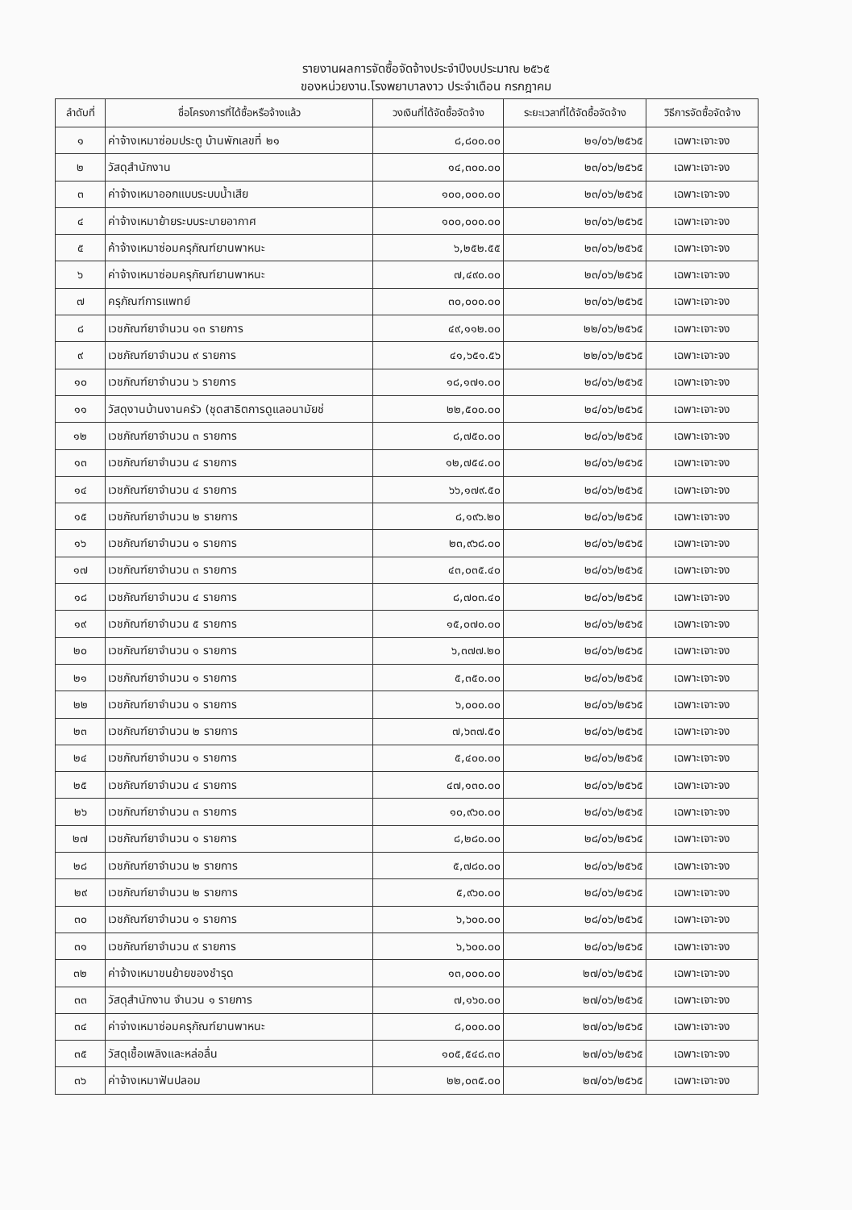รายงานผลการจัดซื้อจัดจ้างประจำปีงบประมาณ ๒๕๖๕
ของหน่วยงาน.โรงพยาบาลงาว ประจำเดือน กรกฎาคม
| ลำดับที่ | ชื่อโครงการที่ได้ซื้อหรือจ้างแล้ว | วงเงินที่ได้จัดซื้อจัดจ้าง | ระยะเวลาที่ได้จัดซื้อจัดจ้าง | วิธีการจัดซื้อจัดจ้าง |
| --- | --- | --- | --- | --- |
| ๑ | ค่าจ้างเหมาซ่อมประตู บ้านพักเลขที่ ๒๑ | ๘,๘๐๐.๐๐ | ๒๑/๐๖/๒๕๖๕ | เฉพาะเจาะจง |
| ๒ | วัสดุสำนักงาน | ๑๔,๓๐๐.๐๐ | ๒๓/๐๖/๒๕๖๕ | เฉพาะเจาะจง |
| ๓ | ค่าจ้างเหมาออกแบบระบบน้ำเสีย | ๑๐๐,๐๐๐.๐๐ | ๒๓/๐๖/๒๕๖๕ | เฉพาะเจาะจง |
| ๔ | ค่าจ้างเหมาย้ายระบบระบายอากาศ | ๑๐๐,๐๐๐.๐๐ | ๒๓/๐๖/๒๕๖๕ | เฉพาะเจาะจง |
| ๕ | ค้าจ้างเหมาซ่อมครุภัณฑ์ยานพาหนะ | ๖,๒๕๒.๕๕ | ๒๓/๐๖/๒๕๖๕ | เฉพาะเจาะจง |
| ๖ | ค่าจ้างเหมาซ่อมครุภัณฑ์ยานพาหนะ | ๗,๔๙๐.๐๐ | ๒๓/๐๖/๒๕๖๕ | เฉพาะเจาะจง |
| ๗ | ครุภัณฑ์การแพทย์ | ๓๐,๐๐๐.๐๐ | ๒๓/๐๖/๒๕๖๕ | เฉพาะเจาะจง |
| ๘ | เวชภัณฑ์ยาจำนวน ๑๓ รายการ | ๔๙,๑๑๒.๐๐ | ๒๒/๐๖/๒๕๖๕ | เฉพาะเจาะจง |
| ๙ | เวชภัณฑ์ยาจำนวน ๙ รายการ | ๔๑,๖๕๑.๕๖ | ๒๒/๐๖/๒๕๖๕ | เฉพาะเจาะจง |
| ๑๐ | เวชภัณฑ์ยาจำนวน ๖ รายการ | ๑๘,๑๗๑.๐๐ | ๒๘/๐๖/๒๕๖๕ | เฉพาะเจาะจง |
| ๑๑ | วัสดุงานบ้านงานครัว (ชุดสาธิตการดูแลอนามัยช่ | ๒๒,๕๐๐.๐๐ | ๒๔/๐๖/๒๕๖๕ | เฉพาะเจาะจง |
| ๑๒ | เวชภัณฑ์ยาจำนวน ๓ รายการ | ๘,๗๕๐.๐๐ | ๒๘/๐๖/๒๕๖๕ | เฉพาะเจาะจง |
| ๑๓ | เวชภัณฑ์ยาจำนวน ๔ รายการ | ๑๒,๗๕๔.๐๐ | ๒๘/๐๖/๒๕๖๕ | เฉพาะเจาะจง |
| ๑๔ | เวชภัณฑ์ยาจำนวน ๔ รายการ | ๖๖,๑๗๙.๕๐ | ๒๘/๐๖/๒๕๖๕ | เฉพาะเจาะจง |
| ๑๕ | เวชภัณฑ์ยาจำนวน ๒ รายการ | ๘,๑๙๖.๒๐ | ๒๘/๐๖/๒๕๖๕ | เฉพาะเจาะจง |
| ๑๖ | เวชภัณฑ์ยาจำนวน ๑ รายการ | ๒๓,๙๖๘.๐๐ | ๒๘/๐๖/๒๕๖๕ | เฉพาะเจาะจง |
| ๑๗ | เวชภัณฑ์ยาจำนวน ๓ รายการ | ๔๓,๐๓๕.๔๐ | ๒๘/๐๖/๒๕๖๕ | เฉพาะเจาะจง |
| ๑๘ | เวชภัณฑ์ยาจำนวน ๔ รายการ | ๘,๗๐๓.๔๐ | ๒๘/๐๖/๒๕๖๕ | เฉพาะเจาะจง |
| ๑๙ | เวชภัณฑ์ยาจำนวน ๕ รายการ | ๑๕,๐๗๐.๐๐ | ๒๘/๐๖/๒๕๖๕ | เฉพาะเจาะจง |
| ๒๐ | เวชภัณฑ์ยาจำนวน ๑ รายการ | ๖,๓๗๗.๒๐ | ๒๘/๐๖/๒๕๖๕ | เฉพาะเจาะจง |
| ๒๑ | เวชภัณฑ์ยาจำนวน ๑ รายการ | ๕,๓๕๐.๐๐ | ๒๘/๐๖/๒๕๖๕ | เฉพาะเจาะจง |
| ๒๒ | เวชภัณฑ์ยาจำนวน ๑ รายการ | ๖,๐๐๐.๐๐ | ๒๘/๐๖/๒๕๖๕ | เฉพาะเจาะจง |
| ๒๓ | เวชภัณฑ์ยาจำนวน ๒ รายการ | ๗,๖๓๗.๕๐ | ๒๘/๐๖/๒๕๖๕ | เฉพาะเจาะจง |
| ๒๔ | เวชภัณฑ์ยาจำนวน ๑ รายการ | ๕,๔๐๐.๐๐ | ๒๘/๐๖/๒๕๖๕ | เฉพาะเจาะจง |
| ๒๕ | เวชภัณฑ์ยาจำนวน ๔ รายการ | ๔๗,๑๓๐.๐๐ | ๒๘/๐๖/๒๕๖๕ | เฉพาะเจาะจง |
| ๒๖ | เวชภัณฑ์ยาจำนวน ๓ รายการ | ๑๐,๙๖๐.๐๐ | ๒๘/๐๖/๒๕๖๕ | เฉพาะเจาะจง |
| ๒๗ | เวชภัณฑ์ยาจำนวน ๑ รายการ | ๘,๒๘๐.๐๐ | ๒๘/๐๖/๒๕๖๕ | เฉพาะเจาะจง |
| ๒๘ | เวชภัณฑ์ยาจำนวน ๒ รายการ | ๕,๗๘๐.๐๐ | ๒๘/๐๖/๒๕๖๕ | เฉพาะเจาะจง |
| ๒๙ | เวชภัณฑ์ยาจำนวน ๒ รายการ | ๕,๙๖๐.๐๐ | ๒๘/๐๖/๒๕๖๕ | เฉพาะเจาะจง |
| ๓๐ | เวชภัณฑ์ยาจำนวน ๑ รายการ | ๖,๖๐๐.๐๐ | ๒๘/๐๖/๒๕๖๕ | เฉพาะเจาะจง |
| ๓๑ | เวชภัณฑ์ยาจำนวน ๙ รายการ | ๖,๖๐๐.๐๐ | ๒๘/๐๖/๒๕๖๕ | เฉพาะเจาะจง |
| ๓๒ | ค่าจ้างเหมาขนย้ายของชำรุด | ๑๓,๐๐๐.๐๐ | ๒๗/๐๖/๒๕๖๕ | เฉพาะเจาะจง |
| ๓๓ | วัสดุสำนักงาน จำนวน ๑ รายการ | ๗,๑๖๐.๐๐ | ๒๗/๐๖/๒๕๖๕ | เฉพาะเจาะจง |
| ๓๔ | ค่าจ่างเหมาซ่อมครุภัณฑ์ยานพาหนะ | ๘,๐๐๐.๐๐ | ๒๗/๐๖/๒๕๖๕ | เฉพาะเจาะจง |
| ๓๕ | วัสดุเชื้อเพลิงและหล่อลื่น | ๑๐๕,๕๔๘.๓๐ | ๒๗/๐๖/๒๕๖๕ | เฉพาะเจาะจง |
| ๓๖ | ค่าจ้างเหมาฟันปลอม | ๒๒,๐๓๕.๐๐ | ๒๗/๐๖/๒๕๖๕ | เฉพาะเจาะจง |